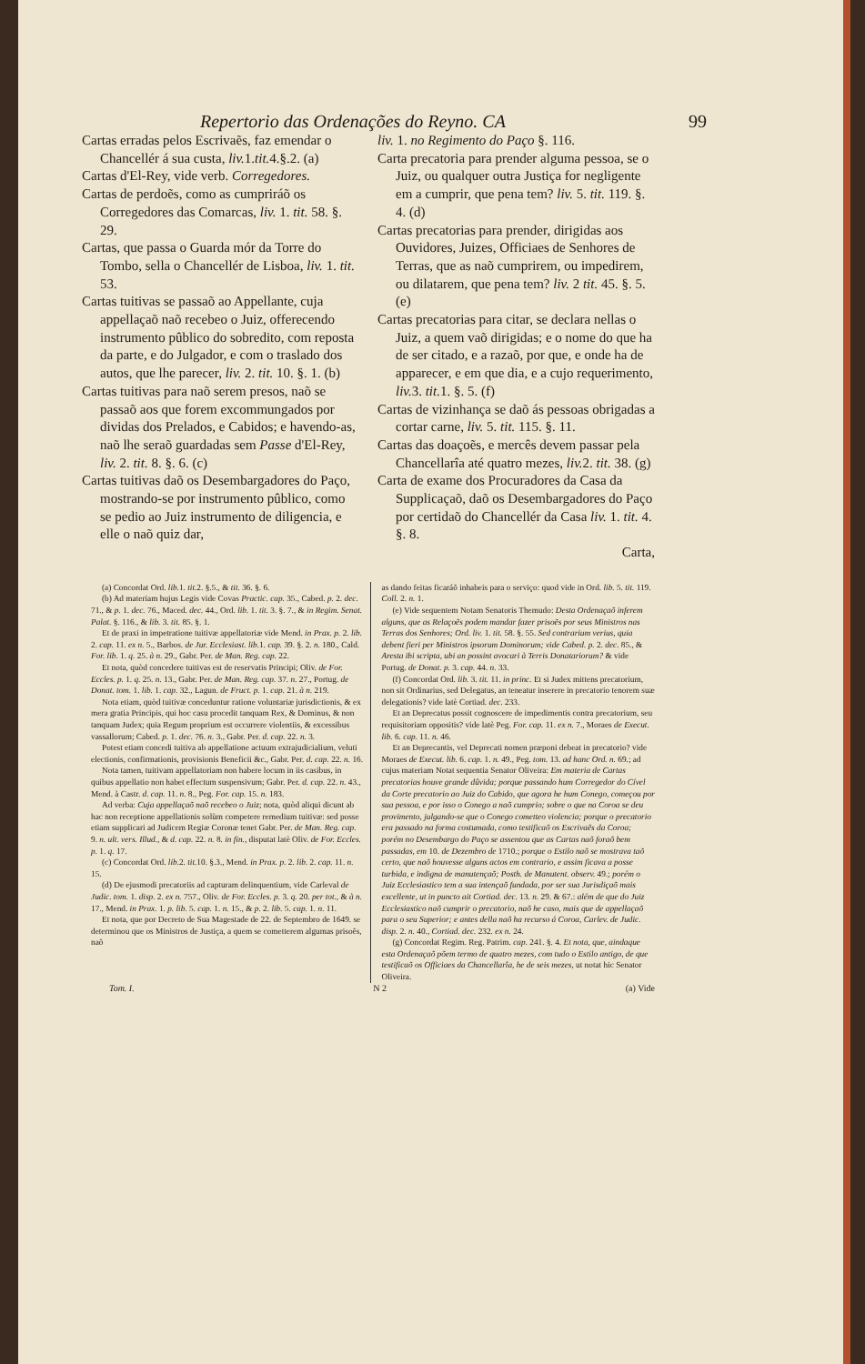Repertorio das Ordenações do Reyno. CA 99
Cartas erradas pelos Escrivaẽs, faz emendar o Chancellér á sua custa, liv. 1.tit. 4.§.2. (a)
Cartas d'El-Rey, vide verb. Corregedores.
Cartas de perdoẽs, como as cumpriráõ os Corregedores das Comarcas, liv. 1. tit. 58. §. 29.
Cartas, que passa o Guarda mór da Torre do Tombo, sella o Chancellér de Lisboa, liv. 1. tit. 53.
Cartas tuitivas se passaõ ao Appellante, cuja appellaçaõ naõ recebeo o Juiz, offerecendo instrumento pûblico do sobredito, com reposta da parte, e do Julgador, e com o traslado dos autos, que lhe parecer, liv. 2. tit. 10. §. 1. (b)
Cartas tuitivas para naõ serem presos, naõ se passaõ aos que forem excommungados por dividas dos Prelados, e Cabidos; e havendo-as, naõ lhe seraõ guardadas sem Passe d'El-Rey, liv. 2. tit. 8. §. 6. (c)
Cartas tuitivas daõ os Desembargadores do Paço, mostrando-se por instrumento pûblico, como se pedio ao Juiz instrumento de diligencia, e elle o naõ quiz dar,
liv. 1. no Regimento do Paço §. 116.
Carta precatoria para prender alguma pessoa, se o Juiz, ou qualquer outra Justiça for negligente em a cumprir, que pena tem? liv. 5. tit. 119. §. 4. (d)
Cartas precatorias para prender, dirigidas aos Ouvidores, Juizes, Officiaes de Senhores de Terras, que as naõ cumprirem, ou impedirem, ou dilatarem, que pena tem? liv. 2 tit. 45. §. 5. (e)
Cartas precatorias para citar, se declara nellas o Juiz, a quem vaõ dirigidas; e o nome do que ha de ser citado, e a razaõ, por que, e onde ha de apparecer, e em que dia, e a cujo requerimento, liv. 3. tit. 1. §. 5. (f)
Cartas de vizinhança se daõ ás pessoas obrigadas a cortar carne, liv. 5. tit. 115. §. 11.
Cartas das doaçoẽs, e mercês devem passar pela Chancellarîa até quatro mezes, liv. 2. tit. 38. (g)
Carta de exame dos Procuradores da Casa da Supplicaçaõ, daõ os Desembargadores do Paço por certidaõ do Chancellér da Casa liv. 1. tit. 4. §. 8.
Carta,
(a) Concordat Ord. lib. 1. tit. 2. §.5., & tit. 36. §. 6.
(b) Ad materiam hujus Legis vide Covas Practic. cap. 35., Cabed. p. 2. dec. 71., & p. 1. dec. 76., Maced. dec. 44., Ord. lib. 1. tit. 3. §. 7., & in Regim. Senat. Palat. §. 116., & lib. 3. tit. 85. §. 1.
Et de praxi in impetratione tuitivæ appellatoriæ vide Mend. in Prax. p. 2. lib. 2. cap. 11. ex n. 5., Barbos. de Jur. Ecclesiast. lib. 1. cap. 39. §. 2. n. 180., Cald. For. lib. 1. q. 25. à n. 29., Gabr. Per. de Man. Reg. cap. 22.
Et nota, quòd concedere tuitivas est de reservatis Principi; Oliv. de For. Eccles. p. 1. q. 25. n. 13., Gabr. Per. de Man. Reg. cap. 37. n. 27., Portug. de Donat. tom. 1. lib. 1. cap. 32., Lagun. de Fruct. p. 1. cap. 21. à n. 219.
Nota etiam, quòd tuitivæ conceduntur ratione voluntariæ jurisdictionis, & ex mera gratia Principis, qui hoc casu procedit tanquam Rex, & Dominus, & non tanquam Judex; quia Regum proprium est occurrere violentiis, & excessibus vassallorum; Cabed. p. 1. dec. 76. n. 3., Gabr. Per. d. cap. 22. n. 3.
Potest etiam concedi tuitiva ab appellatione actuum extrajudicialium, veluti electionis, confirmationis, provisionis Beneficii &c., Gabr. Per. d. cap. 22. n. 16.
Nota tamen, tuitivam appellatoriam non habere locum in iis casibus, in quibus appellatio non habet effectum suspensivum; Gabr. Per. d. cap. 22. n. 43., Mend. à Castr. d. cap. 11. n. 8., Peg. For. cap. 15. n. 183.
Ad verba: Cuja appellaçaõ naõ recebeo o Juiz; nota, quòd aliqui dicunt ab hac non receptione appellationis solùm competere remedium tuitivæ: sed posse etiam supplicari ad Judicem Regiæ Coronæ tenet Gabr. Per. de Man. Reg. cap. 9. n. ult. vers. Illud., & d. cap. 22. n. 8. in fin., disputat latè Oliv. de For. Eccles. p. 1. q. 17.
(c) Concordat Ord. lib. 2. tit. 10. §.3., Mend. in Prax. p. 2. lib. 2. cap. 11. n. 15.
(d) De ejusmodi precatoriis ad capturam delinquentium, vide Carleval de Judic. tom. 1. disp. 2. ex n. 757., Oliv. de For. Eccles. p. 3. q. 20. per tot., & à n. 17., Mend. in Prax. 1. p. lib. 5. cap. 1. n. 15., & p. 2. lib. 5. cap. 1. n. 11.
Et nota, que por Decreto de Sua Magestade de 22. de Septembro de 1649. se determinou que os Ministros de Justiça, a quem se cometterem algumas prisoẽs, naõ
as dando feitas ficaráõ inhabeis para o serviço: quod vide in Ord. lib. 5. tit. 119. Coll. 2. n. 1.
(e) Vide sequentem Notam Senatoris Themudo: Desta Ordenaçaõ inferem alguns, que as Relaçoẽs podem mandar fazer prisoẽs por seus Ministros nas Terras dos Senhores; Ord. liv. 1. tit. 58. §. 55. Sed contrarium verius, quia debent fieri per Ministros ipsorum Dominorum; vide Cabed. p. 2. dec. 85., & Aresta ibi scripta, ubi an possint avocari à Terris Donatariorum? & vide Portug. de Donat. p. 3. cap. 44. n. 33.
(f) Concordat Ord. lib. 3. tit. 11. in princ. Et si Judex mittens precatorium, non sit Ordinarius, sed Delegatus, an teneatur inserere in precatorio tenorem suæ delegationis? vide latè Cortiad. dec. 233.
Et an Deprecatus possit cognoscere de impedimentis contra precatorium, seu requisitoriam oppositis? vide latè Peg. For. cap. 11. ex n. 7., Moraes de Execut. lib. 6. cap. 11. n. 46.
Et an Deprecantis, vel Deprecati nomen præponi debeat in precatorio? vide Moraes de Execut. lib. 6. cap. 1. n. 49., Peg. tom. 13. ad hanc Ord. n. 69.; ad cujus materiam Notat sequentia Senator Oliveira: Em materia de Cartas precatorias houve grande dûvida; porque passando hum Corregedor do Cível da Corte precatorio ao Juiz do Cabido, que agora he hum Conego, começou por sua pessoa, e por isso o Conego a naõ cumprio; sobre o que na Coroa se deu provimento, julgando-se que o Conego cometteo violencia; porque o precatorio era passado na forma costumada, como testificaõ os Escrivaẽs da Coroa; porém no Desembargo do Paço se assentou que as Cartas naõ foraõ bem passadas, em 10. de Dezembro de 1710.; porque o Estilo naõ se mostrava taõ certo, que naõ houvesse alguns actos em contrario, e assim ficava a posse turbida, e indigna de manutençaõ; Posth. de Manutent. observ. 49.; porém o Juiz Ecclesiastico tem a sua intençaõ fundada, por ser sua Jurisdiçaõ mais excellente, ut in puncto ait Cortiad. dec. 13. n. 29. & 67.: além de que do Juiz Ecclesiastico naõ cumprir o precatorio, naõ he caso, mais que de appellaçaõ para o seu Superior; e antes della naõ ha recurso á Coroa, Carlev. de Judic. disp. 2. n. 40., Cortiad. dec. 232. ex n. 24.
(g) Concordat Regim. Reg. Patrim. cap. 241. §. 4. Et nota, que, aindaque esta Ordenaçaõ põem termo de quatro mezes, com tudo o Estilo antigo, de que testificaõ os Officiaes da Chancellarîa, he de seis mezes, ut notat hic Senator Oliveira.
Tom. I. N 2 (a) Vide